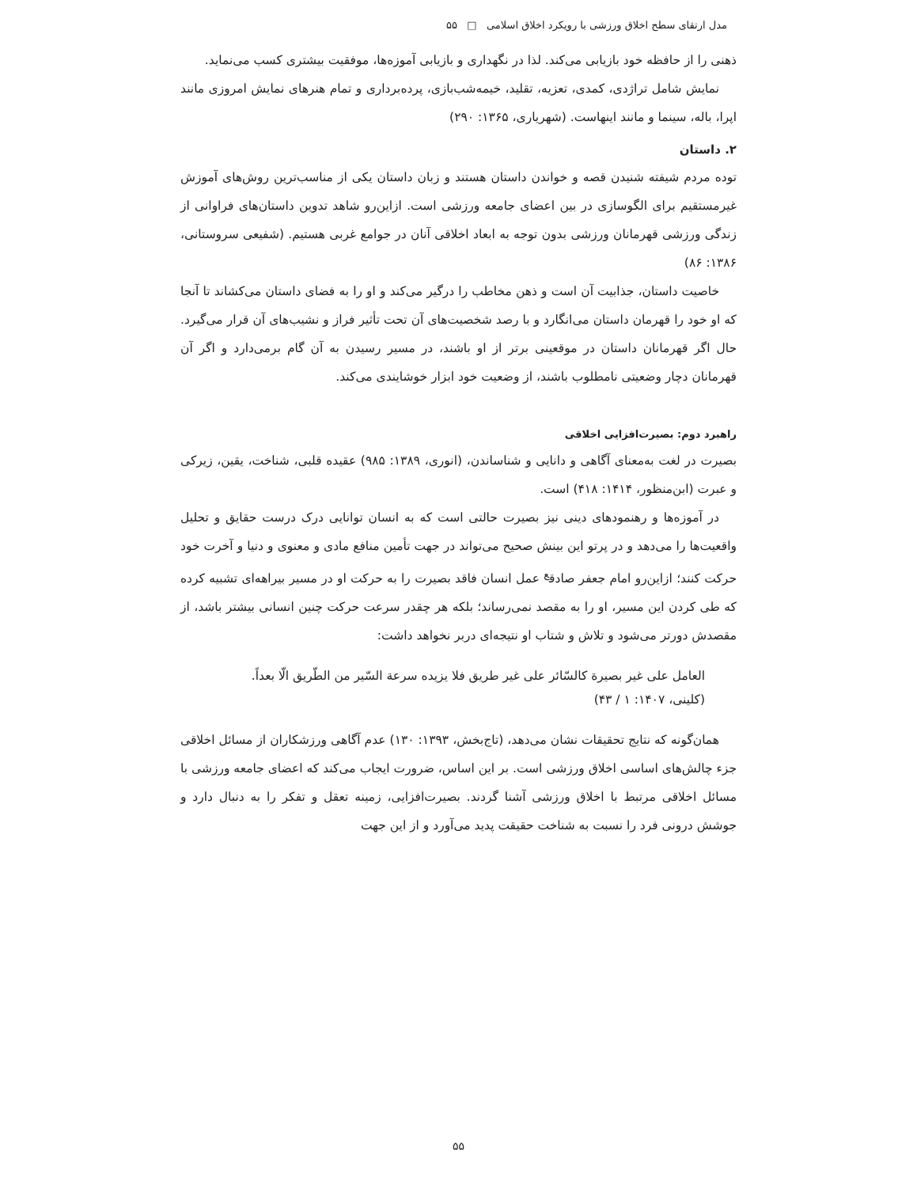مدل ارتقای سطح اخلاق ورزشی با رویکرد اخلاق اسلامی □ ۵۵
ذهنی را از حافظه خود بازیابی می‌کند. لذا در نگهداری و بازیابی آموزه‌ها، موفقیت بیشتری کسب می‌نماید.
نمایش شامل تراژدی، کمدی، تعزیه، تقلید، خیمه‌شب‌بازی، پرده‌برداری و تمام هنرهای نمایش امروزی مانند اپرا، باله، سینما و مانند اینهاست. (شهریاری، ۱۳۶۵: ۲۹۰)
۲. داستان
توده مردم شیفته شنیدن قصه و خواندن داستان هستند و زبان داستان یکی از مناسب‌ترین روش‌های آموزش غیرمستقیم برای الگوسازی در بین اعضای جامعه ورزشی است. ازاین‌رو شاهد تدوین داستان‌های فراوانی از زندگی ورزشی قهرمانان ورزشی بدون توجه به ابعاد اخلاقی آنان در جوامع غربی هستیم. (شفیعی سروستانی، ۱۳۸۶: ۸۶)
خاصیت داستان، جذابیت آن است و ذهن مخاطب را درگیر می‌کند و او را به فضای داستان می‌کشاند تا آنجا که او خود را قهرمان داستان می‌انگارد و با رصد شخصیت‌های آن تحت تأثیر فراز و نشیب‌های آن قرار می‌گیرد. حال اگر قهرمانان داستان در موقعینی برتر از او باشند، در مسیر رسیدن به آن گام برمی‌دارد و اگر آن قهرمانان دچار وضعیتی نامطلوب باشند، از وضعیت خود ابزار خوشایندی می‌کند.
راهبرد دوم: بصیرت‌افزایی اخلاقی
بصیرت در لغت به‌معنای آگاهی و دانایی و شناساندن، (انوری، ۱۳۸۹: ۹۸۵) عقیده قلبی، شناخت، یقین، زیرکی و عبرت (ابن‌منظور، ۱۴۱۴: ۴۱۸) است.
در آموزه‌ها و رهنمودهای دینی نیز بصیرت حالتی است که به انسان توانایی درک درست حقایق و تحلیل واقعیت‌ها را می‌دهد و در پرتو این بینش صحیح می‌تواند در جهت تأمین منافع مادی و معنوی و دنیا و آخرت خود حرکت کنند؛ ازاین‌رو امام جعفر صادق<sup>ع</sup> عمل انسان فاقد بصیرت را به حرکت او در مسیر بیراهه‌ای تشبیه کرده که طی کردن این مسیر، او را به مقصد نمی‌رساند؛ بلکه هر چقدر سرعت حرکت چنین انسانی بیشتر باشد، از مقصدش دورتر می‌شود و تلاش و شتاب او نتیجه‌ای دربر نخواهد داشت:
العامل علی غیر بصیرة کالسّائر علی غیر طریق فلا یزیده سرعة السّیر من الطّریق الّا بعداً.
(کلینی، ۱۴۰۷: ۱ / ۴۳)
همان‌گونه که نتایج تحقیقات نشان می‌دهد، (تاج‌بخش، ۱۳۹۳: ۱۳۰) عدم آگاهی ورزشکاران از مسائل اخلاقی جزء چالش‌های اساسی اخلاق ورزشی است. بر این اساس، ضرورت ایجاب می‌کند که اعضای جامعه ورزشی با مسائل اخلاقی مرتبط با اخلاق ورزشی آشنا گردند. بصیرت‌افزایی، زمینه تعقل و تفکر را به دنبال دارد و جوشش درونی فرد را نسبت به شناخت حقیقت پدید می‌آورد و از این جهت
۵۵